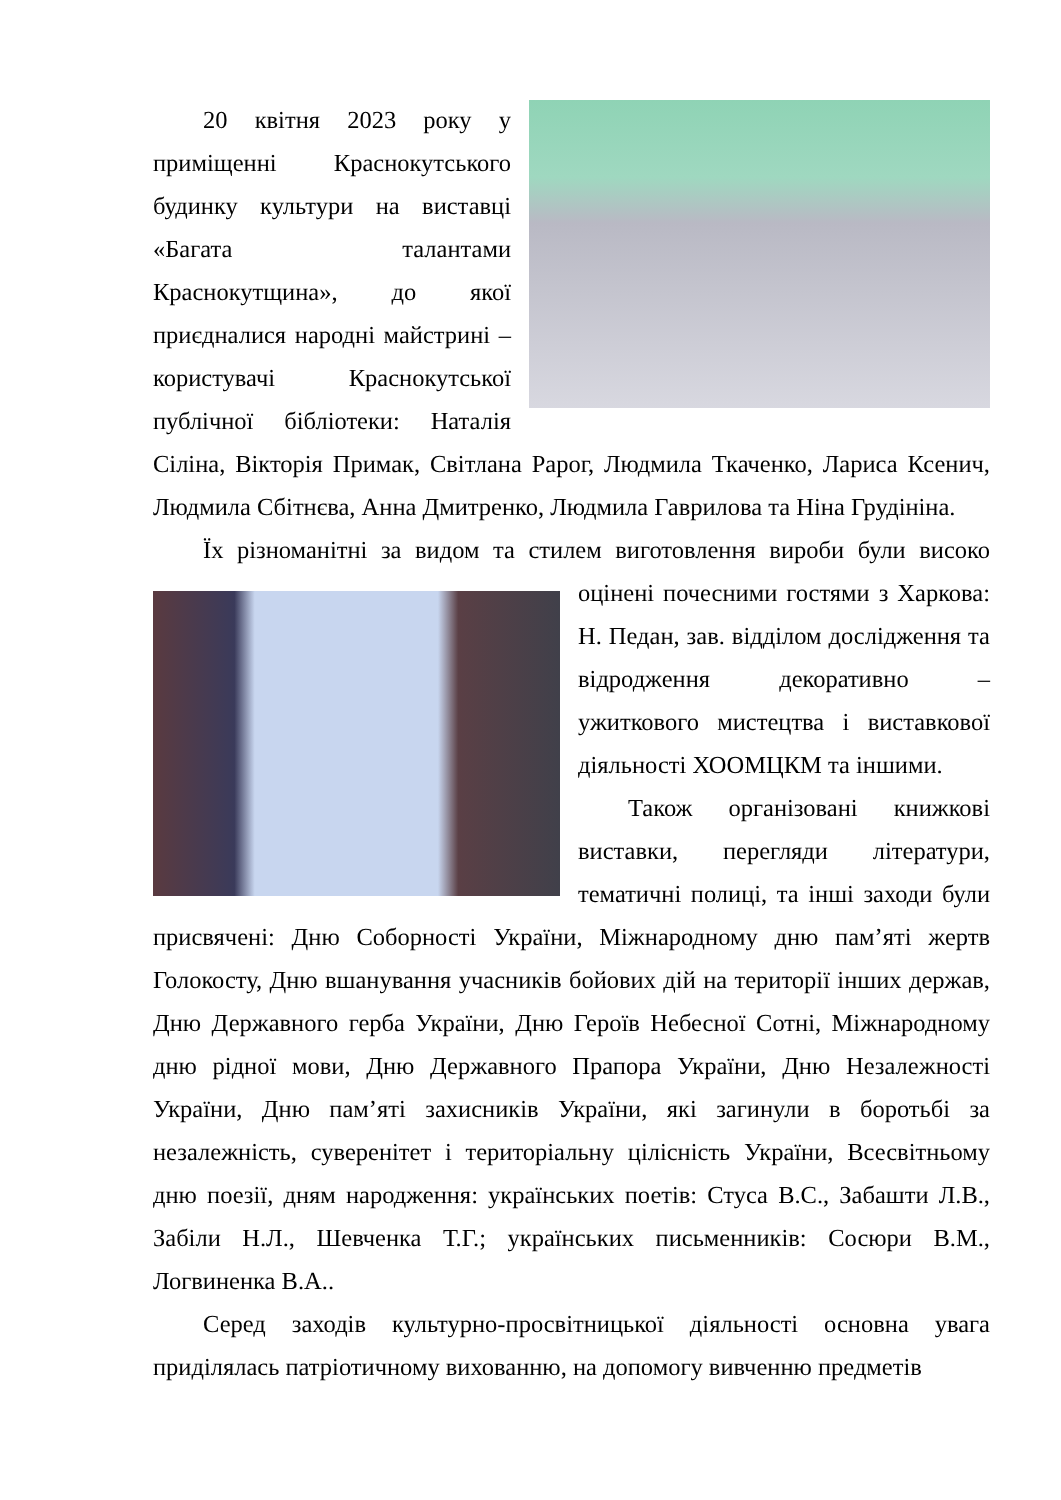20 квітня 2023 року у приміщенні Краснокутського будинку культури на виставці «Багата талантами Краснокутщина», до якої приєдналися народні майстрині – користувачі Краснокутської публічної бібліотеки: Наталія Сіліна, Вікторія Примак, Світлана Рарог, Людмила Ткаченко, Лариса Ксенич, Людмила Сбітнєва, Анна Дмитренко, Людмила Гаврилова та Ніна Грудініна.
Їх різноманітні за видом та стилем виготовлення вироби були високо оцінені почесними гостями з Харкова: Н. Педан, зав. відділом дослідження та відродження декоративно – ужиткового мистецтва і виставкової діяльності ХООМЦКМ та іншими.
Також організовані книжкові виставки, перегляди літератури, тематичні полиці, та інші заходи були присвячені: Дню Соборності України, Міжнародному дню пам’яті жертв Голокосту, Дню вшанування учасників бойових дій на території інших держав, Дню Державного герба України, Дню Героїв Небесної Сотні, Міжнародному дню рідної мови, Дню Державного Прапора України, Дню Незалежності України, Дню пам’яті захисників України, які загинули в боротьбі за незалежність, суверенітет і територіальну цілісність України, Всесвітньому дню поезії, дням народження: українських поетів: Стуса В.С., Забашти Л.В., Забіли Н.Л., Шевченка Т.Г.; українських письменників: Сосюри В.М., Логвиненка В.А..
Серед заходів культурно-просвітницької діяльності основна увага приділялась патріотичному вихованню, на допомогу вивченню предметів